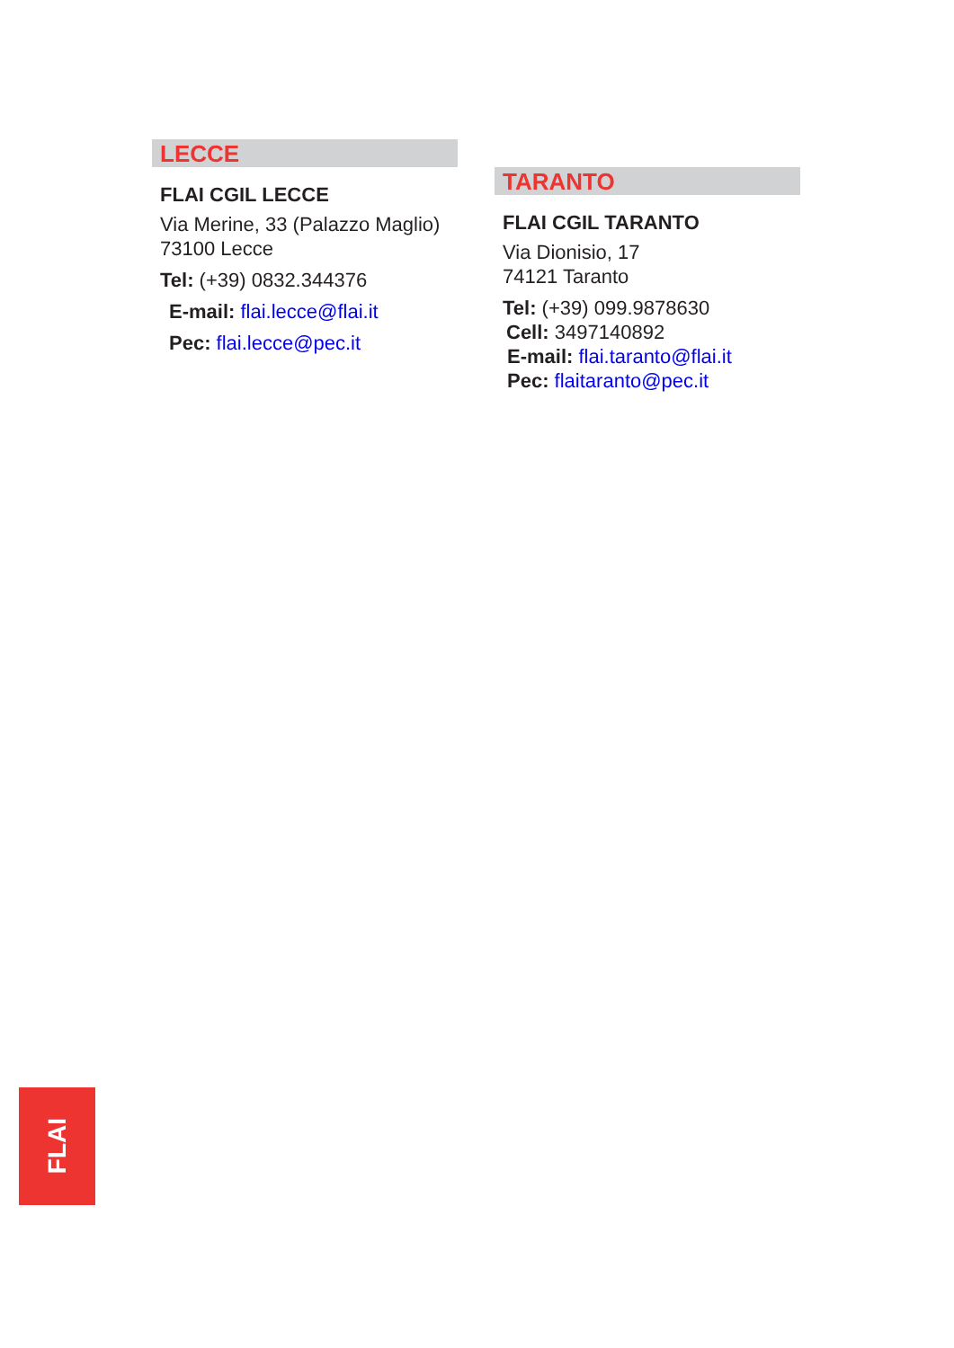LECCE
FLAI CGIL LECCE
Via Merine, 33 (Palazzo Maglio)
73100 Lecce
Tel: (+39) 0832.344376
E-mail: flai.lecce@flai.it
Pec: flai.lecce@pec.it
TARANTO
FLAI CGIL TARANTO
Via Dionisio, 17
74121 Taranto
Tel: (+39) 099.9878630
Cell: 3497140892
E-mail: flai.taranto@flai.it
Pec: flaitaranto@pec.it
FLAI